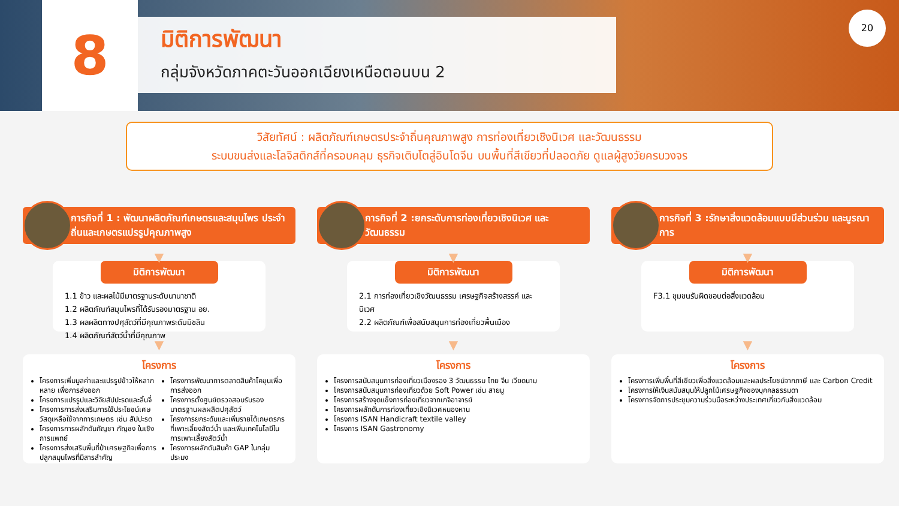8
มิติการพัฒนา
กลุ่มจังหวัดภาคตะวันออกเฉียงเหนือตอนบน 2
20
วิสัยทัศน์ : ผลิตภัณฑ์เกษตรประจำถิ่นคุณภาพสูง การท่องเที่ยวเชิงนิเวศ และวัฒนธรรม
ระบบขนส่งและโลจิสติกส์ที่ครอบคลุม ธุรกิจเติบโตสู่อินโดจีน บนพื้นที่สีเขียวที่ปลอดภัย ดูแลผู้สูงวัยครบวงจร
ภารกิจที่ 1 : พัฒนาผลิตภัณฑ์เกษตรและสมุนไพร ประจำถิ่นและเกษตรแปรรูปคุณภาพสูง
▼
มิติการพัฒนา
1.1 ข้าว และผลไม้มีมาตรฐานระดับนานาชาติ
1.2 ผลิตภัณฑ์สมุนไพรที่ได้รับรองมาตรฐาน อย.
1.3 ผลผลิตทางปศุสัตว์ที่มีคุณภาพระดับมิชลิน
1.4 ผลิตภัณฑ์สัตว์น้ำที่มีคุณภาพ
▼
โครงการ
โครงการเพิ่มมูลค่าและแปรรูปข้าวให้หลากหลาย เพื่อการส่งออก
โครงการแปรรูปและวิจัยสัปปะรดและลิ้นจี่
โครงการการส่งเสริมการใช้ประโยชน์เศษวัสดุเหลือใช้จากการเกษตร เช่น สัปปะรด
โครงการการผลักดันกัญชา กัญชง ในเชิงการแพทย์
โครงการส่งเสริมพื้นที่ป่าเศรษฐกิจเพื่อการปลูกสมุนไพรที่มีสารสำคัญ
โครงการพัฒนาการตลาดสินค้าโคขุนเพื่อการส่งออก
โครงการตั้งศูนย์ตรวจสอบรับรองมาตรฐานผลผลิตปศุสัตว์
โครงการยกระดับและเพิ่มรายได้เกษตรกรที่เพาะเลี้ยงสัตว์น้ำ และเพิ่มเทคโนโลยีในการเพาะเลี้ยงสัตว์น้ำ
โครงการผลักดันสินค้า GAP ในกลุ่มประมง
ภารกิจที่ 2 :ยกระดับการท่องเที่ยวเชิงนิเวศ และวัฒนธรรม
▼
มิติการพัฒนา
2.1 การท่องเที่ยวเชิงวัฒนธรรม เศรษฐกิจสร้างสรรค์ และนิเวศ
2.2 ผลิตภัณฑ์เพื่อสนับสนุนการท่องเที่ยวพื้นเมือง
▼
โครงการ
โครงการสนับสนุนการท่องเที่ยวเมืองรอง 3 วัฒนธรรม ไทย จีน เวียดนาม
โครงการสนับสนุนการท่องเที่ยวด้วย Soft Power เช่น สายมู
โครงการสร้างจุดแข็งการท่องเที่ยวจากเกจิอาจารย์
โครงการผลักดันการท่องเที่ยวเชิงนิเวศหนองหาน
โครงการ ISAN Handicraft textile valley
โครงการ ISAN Gastronomy
ภารกิจที่ 3 :รักษาสิ่งแวดล้อมแบบมีส่วนร่วม และบูรณาการ
▼
มิติการพัฒนา
F3.1 ชุมชนรับผิดชอบต่อสิ่งแวดล้อม
▼
โครงการ
โครงการเพิ่มพื้นที่สีเขียวเพื่อสิ่งแวดล้อมและผลประโยชน์จากภาษี และ Carbon Credit
โครงการให้เงินสนับสนุนให้ปลูกไม้เศรษฐกิจของบุคคลธรรมดา
โครงการจัดการประชุมความร่วมมือระหว่างประเทศเกี่ยวกับสิ่งแวดล้อม